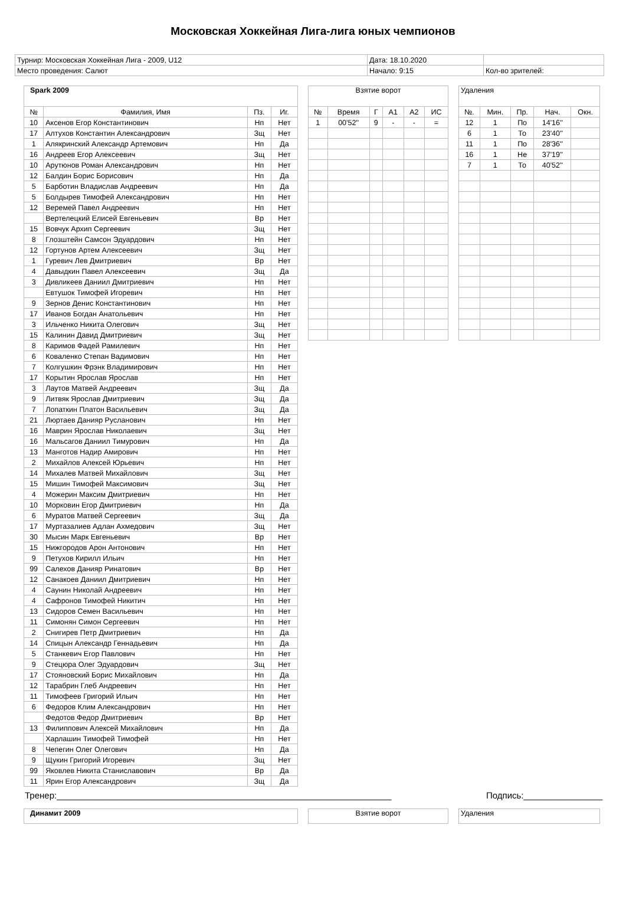Московская Хоккейная Лига-лига юных чемпионов
| Турнир: Московская Хоккейная Лига - 2009, U12 | Дата: 18.10.2020 | |
| Место проведения: Салют | Начало: 9:15 | Кол-во зрителей: |
| Spark 2009 | | | |
| № | Фамилия, Имя | Пз. | Иг. |
| 10 | Аксенов Егор Константинович | Нп | Нет |
| 17 | Алтухов Константин Александрович | Зщ | Нет |
| 1 | Алякринский Александр Артемович | Нп | Да |
| 16 | Андреев Егор Алексеевич | Зщ | Нет |
| 10 | Арутюнов Роман Александрович | Нп | Нет |
| 12 | Балдин Борис Борисович | Нп | Да |
| 5 | Барботин Владислав Андреевич | Нп | Да |
| 5 | Болдырев Тимофей Александрович | Нп | Нет |
| 12 | Веремей Павел Андреевич | Нп | Нет |
| | Вертелецкий Елисей Евгеньевич | Вр | Нет |
| 15 | Вовчук Архип Сергеевич | Зщ | Нет |
| 8 | Глозштейн Самсон Эдуардович | Нп | Нет |
| 12 | Гортунов Артем Алексеевич | Зщ | Нет |
| 1 | Гуревич Лев Дмитриевич | Вр | Нет |
| 4 | Давыдкин Павел Алексеевич | Зщ | Да |
| 3 | Дивликеев Даниил Дмитриевич | Нп | Нет |
| | Евтушок Тимофей Игоревич | Нп | Нет |
| 9 | Зернов Денис Константинович | Нп | Нет |
| 17 | Иванов Богдан Анатольевич | Нп | Нет |
| 3 | Ильченко Никита Олегович | Зщ | Нет |
| 15 | Калинин Давид Дмитриевич | Зщ | Нет |
| 8 | Каримов Фадей Рамилевич | Нп | Нет |
| 6 | Коваленко Степан Вадимович | Нп | Нет |
| 7 | Колгушкин Фрэнк Владимирович | Нп | Нет |
| 17 | Корытин Ярослав Ярослав | Нп | Нет |
| 3 | Лаутов Матвей Андреевич | Зщ | Да |
| 9 | Литвяк Ярослав Дмитриевич | Зщ | Да |
| 7 | Лопаткин Платон Васильевич | Зщ | Да |
| 21 | Люртаев Данияр Русланович | Нп | Нет |
| 16 | Маврин Ярослав Николаевич | Зщ | Нет |
| 16 | Мальсагов Даниил Тимурович | Нп | Да |
| 13 | Манготов Надир Амирович | Нп | Нет |
| 2 | Михайлов Алексей Юрьевич | Нп | Нет |
| 14 | Михалев Матвей Михайлович | Зщ | Нет |
| 15 | Мишин Тимофей Максимович | Зщ | Нет |
| 4 | Можерин Максим Дмитриевич | Нп | Нет |
| 10 | Морковин Егор Дмитриевич | Нп | Да |
| 6 | Муратов Матвей Сергеевич | Зщ | Да |
| 17 | Муртазалиев Адлан Ахмедович | Зщ | Нет |
| 30 | Мысин Марк Евгеньевич | Вр | Нет |
| 15 | Нижгородов Арон Антонович | Нп | Нет |
| 9 | Петухов Кирилл Ильич | Нп | Нет |
| 99 | Салехов Данияр Ринатович | Вр | Нет |
| 12 | Санакоев Даниил Дмитриевич | Нп | Нет |
| 4 | Саунин Николай Андреевич | Нп | Нет |
| 4 | Сафронов Тимофей Никитич | Нп | Нет |
| 13 | Сидоров Семен Васильевич | Нп | Нет |
| 11 | Симонян Симон Сергеевич | Нп | Нет |
| 2 | Снигирев Петр Дмитриевич | Нп | Да |
| 14 | Спицын Александр Геннадьевич | Нп | Да |
| 5 | Станкевич Егор Павлович | Нп | Нет |
| 9 | Стецюра Олег Эдуардович | Зщ | Нет |
| 17 | Стояновский Борис Михайлович | Нп | Да |
| 12 | Тарабрин Глеб Андреевич | Нп | Нет |
| 11 | Тимофеев Григорий Ильич | Нп | Нет |
| 6 | Федоров Клим Александрович | Нп | Нет |
| | Федотов Федор Дмитриевич | Вр | Нет |
| 13 | Филиппович Алексей Михайлович | Нп | Да |
| | Харлашин Тимофей Тимофей | Нп | Нет |
| 8 | Чепегин Олег Олегович | Нп | Да |
| 9 | Щукин Григорий Игоревич | Зщ | Нет |
| 99 | Яковлев Никита Станиславович | Вр | Да |
| 11 | Ярин Егор Александрович | Зщ | Да |
| Взятие ворот | | | | | |
| № | Время | Г | А1 | А2 | ИС |
| 1 | 00'52'' | 9 | - | - | = |
| Удаления | | | | |
| №. | Мин. | Пр. | Нач. | Окн. |
| 12 | 1 | По | 14'16'' | |
| 6 | 1 | То | 23'40'' | |
| 11 | 1 | По | 28'36'' | |
| 16 | 1 | Не | 37'19'' | |
| 7 | 1 | То | 40'52'' | |
Тренер:____________________________________________________________________ Подпись:________________
| Динамит 2009 |
| Взятие ворот |
| Удаления |